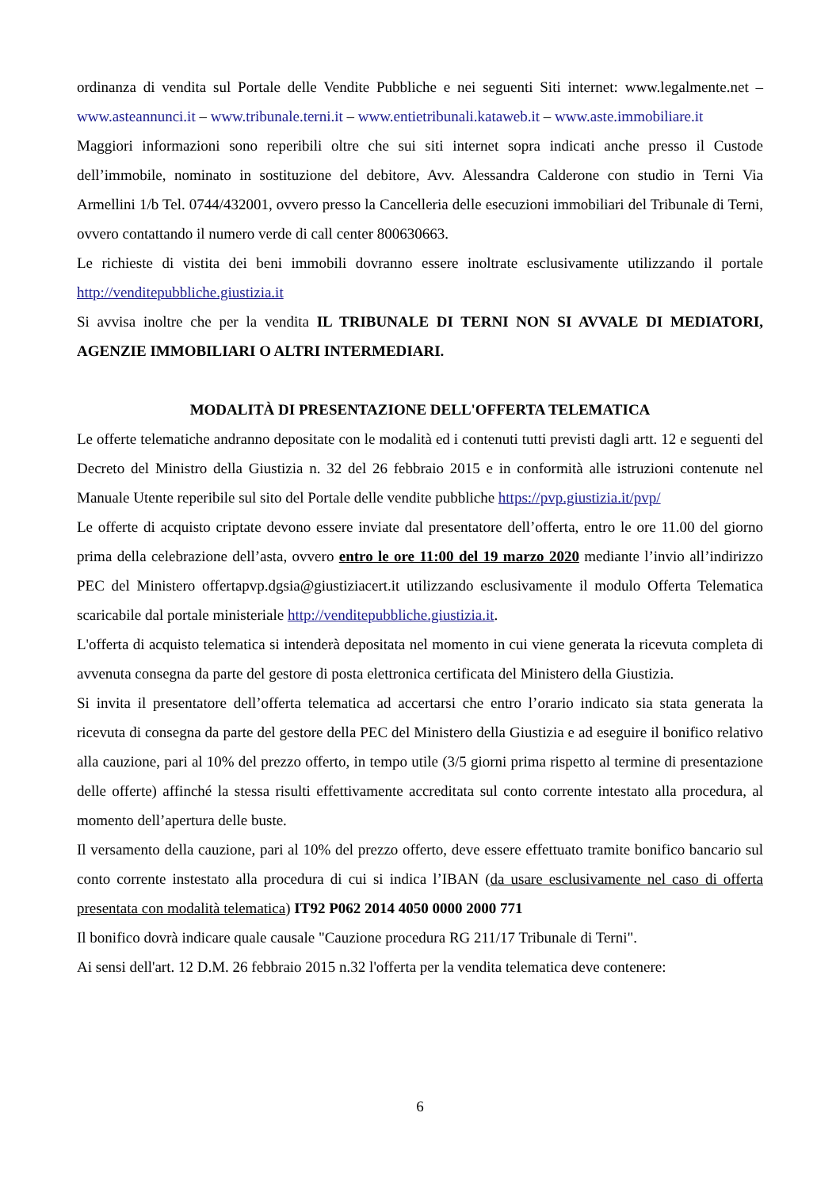ordinanza di vendita sul Portale delle Vendite Pubbliche e nei seguenti Siti internet: www.legalmente.net – www.asteannunci.it – www.tribunale.terni.it – www.entietribunali.kataweb.it – www.aste.immobiliare.it
Maggiori informazioni sono reperibili oltre che sui siti internet sopra indicati anche presso il Custode dell’immobile, nominato in sostituzione del debitore, Avv. Alessandra Calderone con studio in Terni Via Armellini 1/b Tel. 0744/432001, ovvero presso la Cancelleria delle esecuzioni immobiliari del Tribunale di Terni, ovvero contattando il numero verde di call center 800630663.
Le richieste di vistita dei beni immobili dovranno essere inoltrate esclusivamente utilizzando il portale http://venditepubbliche.giustizia.it
Si avvisa inoltre che per la vendita IL TRIBUNALE DI TERNI NON SI AVVALE DI MEDIATORI, AGENZIE IMMOBILIARI O ALTRI INTERMEDIARI.
MODALITÀ DI PRESENTAZIONE DELL'OFFERTA TELEMATICA
Le offerte telematiche andranno depositate con le modalità ed i contenuti tutti previsti dagli artt. 12 e seguenti del Decreto del Ministro della Giustizia n. 32 del 26 febbraio 2015 e in conformità alle istruzioni contenute nel Manuale Utente reperibile sul sito del Portale delle vendite pubbliche https://pvp.giustizia.it/pvp/
Le offerte di acquisto criptate devono essere inviate dal presentatore dell’offerta, entro le ore 11.00 del giorno prima della celebrazione dell’asta, ovvero entro le ore 11:00 del 19 marzo 2020 mediante l’invio all’indirizzo PEC del Ministero offertapvp.dgsia@giustiziacert.it utilizzando esclusivamente il modulo Offerta Telematica scaricabile dal portale ministeriale http://venditepubbliche.giustizia.it.
L'offerta di acquisto telematica si intenderà depositata nel momento in cui viene generata la ricevuta completa di avvenuta consegna da parte del gestore di posta elettronica certificata del Ministero della Giustizia.
Si invita il presentatore dell’offerta telematica ad accertarsi che entro l’orario indicato sia stata generata la ricevuta di consegna da parte del gestore della PEC del Ministero della Giustizia e ad eseguire il bonifico relativo alla cauzione, pari al 10% del prezzo offerto, in tempo utile (3/5 giorni prima rispetto al termine di presentazione delle offerte) affinché la stessa risulti effettivamente accreditata sul conto corrente intestato alla procedura, al momento dell’apertura delle buste.
Il versamento della cauzione, pari al 10% del prezzo offerto, deve essere effettuato tramite bonifico bancario sul conto corrente instestato alla procedura di cui si indica l’IBAN (da usare esclusivamente nel caso di offerta presentata con modalità telematica) IT92 P062 2014 4050 0000 2000 771
Il bonifico dovrà indicare quale causale "Cauzione procedura RG 211/17 Tribunale di Terni".
Ai sensi dell'art. 12 D.M. 26 febbraio 2015 n.32 l'offerta per la vendita telematica deve contenere:
6